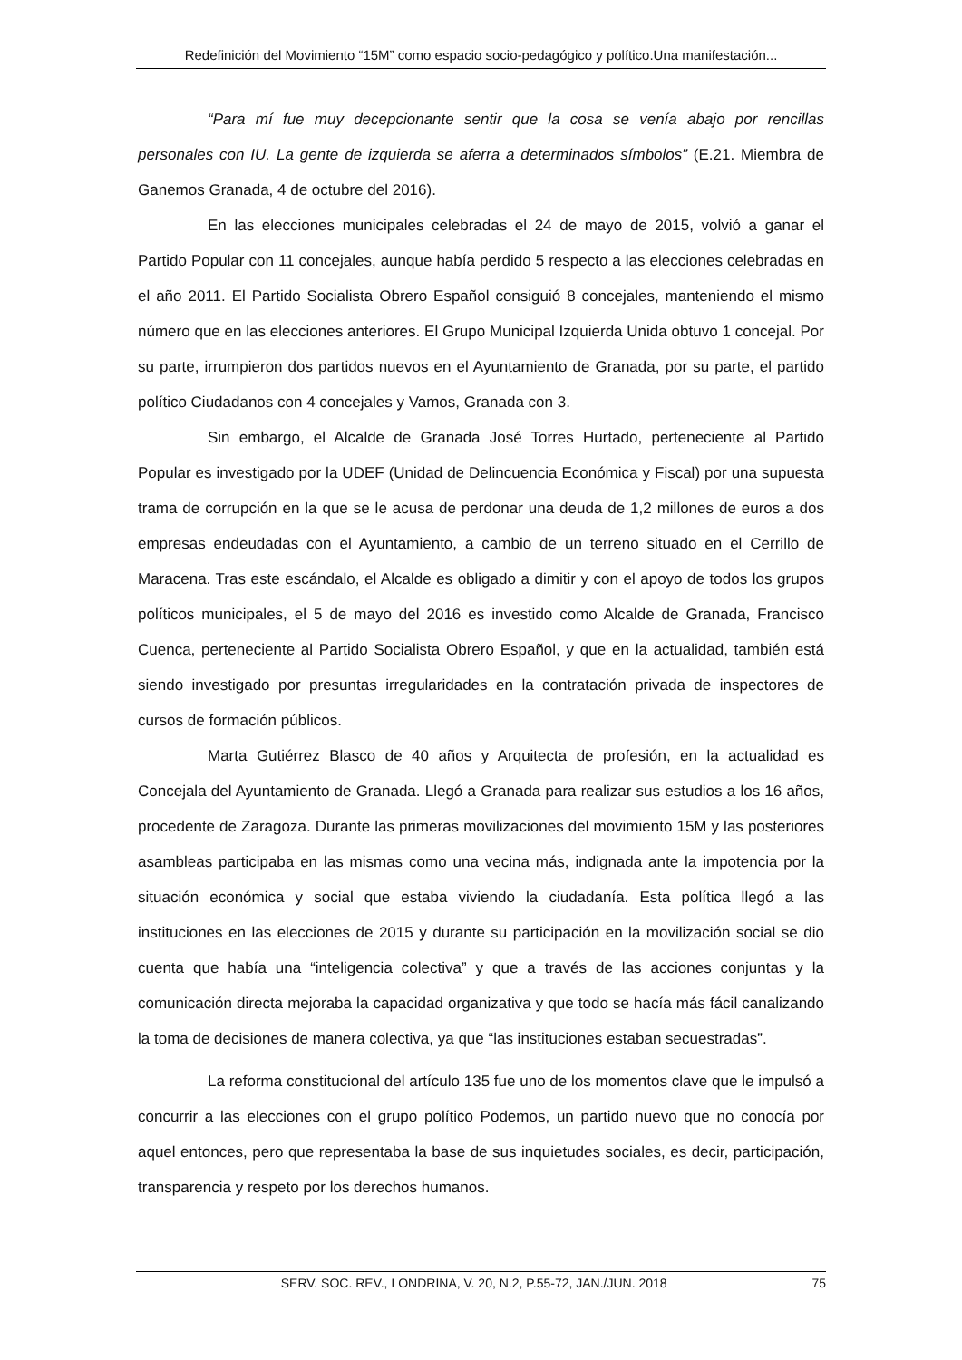Redefinición del Movimiento “15M” como espacio socio-pedagógico y político.Una manifestación...
“Para mí fue muy decepcionante sentir que la cosa se venía abajo por rencillas personales con IU. La gente de izquierda se aferra a determinados símbolos” (E.21. Miembra de Ganemos Granada, 4 de octubre del 2016).
En las elecciones municipales celebradas el 24 de mayo de 2015, volvió a ganar el Partido Popular con 11 concejales, aunque había perdido 5 respecto a las elecciones celebradas en el año 2011. El Partido Socialista Obrero Español consiguió 8 concejales, manteniendo el mismo número que en las elecciones anteriores. El Grupo Municipal Izquierda Unida obtuvo 1 concejal. Por su parte, irrumpieron dos partidos nuevos en el Ayuntamiento de Granada, por su parte, el partido político Ciudadanos con 4 concejales y Vamos, Granada con 3.
Sin embargo, el Alcalde de Granada José Torres Hurtado, perteneciente al Partido Popular es investigado por la UDEF (Unidad de Delincuencia Económica y Fiscal) por una supuesta trama de corrupción en la que se le acusa de perdonar una deuda de 1,2 millones de euros a dos empresas endeudadas con el Ayuntamiento, a cambio de un terreno situado en el Cerrillo de Maracena. Tras este escándalo, el Alcalde es obligado a dimitir y con el apoyo de todos los grupos políticos municipales, el 5 de mayo del 2016 es investido como Alcalde de Granada, Francisco Cuenca, perteneciente al Partido Socialista Obrero Español, y que en la actualidad, también está siendo investigado por presuntas irregularidades en la contratación privada de inspectores de cursos de formación públicos.
Marta Gutiérrez Blasco de 40 años y Arquitecta de profesión, en la actualidad es Concejala del Ayuntamiento de Granada. Llegó a Granada para realizar sus estudios a los 16 años, procedente de Zaragoza. Durante las primeras movilizaciones del movimiento 15M y las posteriores asambleas participaba en las mismas como una vecina más, indignada ante la impotencia por la situación económica y social que estaba viviendo la ciudadanía. Esta política llegó a las instituciones en las elecciones de 2015 y durante su participación en la movilización social se dio cuenta que había una “inteligencia colectiva” y que a través de las acciones conjuntas y la comunicación directa mejoraba la capacidad organizativa y que todo se hacía más fácil canalizando la toma de decisiones de manera colectiva, ya que “las instituciones estaban secuestradas”.
La reforma constitucional del artículo 135 fue uno de los momentos clave que le impulsó a concurrir a las elecciones con el grupo político Podemos, un partido nuevo que no conocía por aquel entonces, pero que representaba la base de sus inquietudes sociales, es decir, participación, transparencia y respeto por los derechos humanos.
SERV. SOC. REV., LONDRINA, V. 20, N.2, P.55-72, JAN./JUN. 2018 75